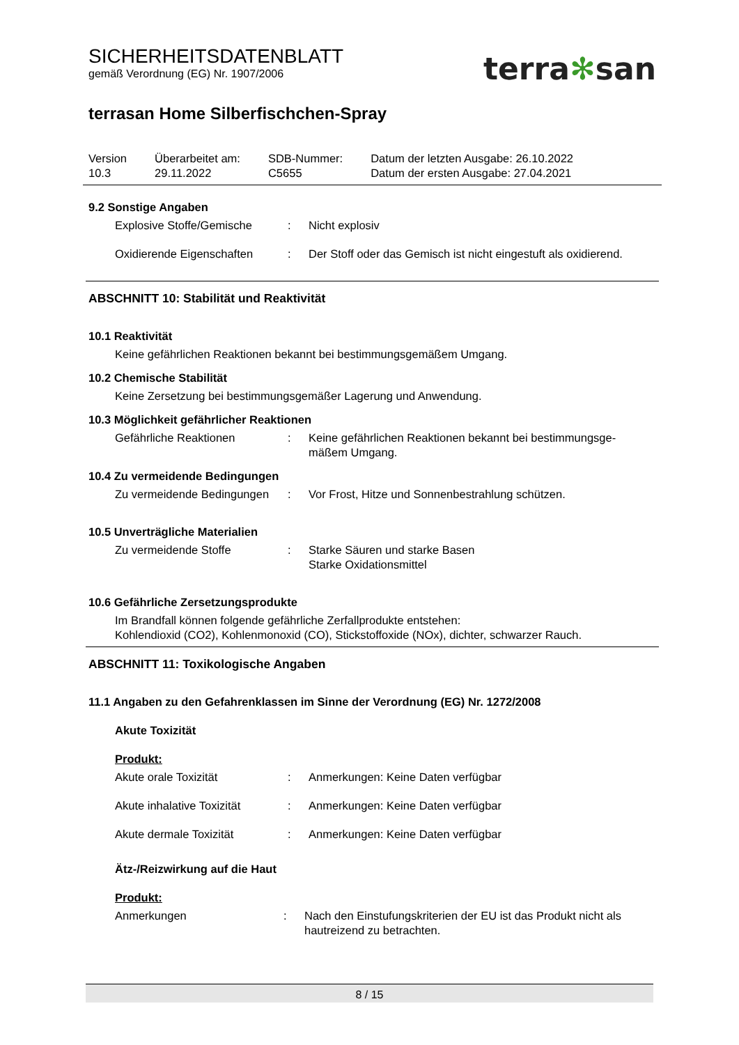terra✻san
SICHERHEITSDATENBLATT
gemäß Verordnung (EG) Nr. 1907/2006
terrasan Home Silberfischchen-Spray
| Version 10.3 | Überarbeitet am: 29.11.2022 | SDB-Nummer: C5655 | Datum der letzten Ausgabe: 26.10.2022 Datum der ersten Ausgabe: 27.04.2021 |
9.2 Sonstige Angaben
| Explosive Stoffe/Gemische | : | Nicht explosiv |
| Oxidierende Eigenschaften | : | Der Stoff oder das Gemisch ist nicht eingestuft als oxidierend. |
ABSCHNITT 10: Stabilität und Reaktivität
10.1 Reaktivität
Keine gefährlichen Reaktionen bekannt bei bestimmungsgemäßem Umgang.
10.2 Chemische Stabilität
Keine Zersetzung bei bestimmungsgemäßer Lagerung und Anwendung.
10.3 Möglichkeit gefährlicher Reaktionen
| Gefährliche Reaktionen | : | Keine gefährlichen Reaktionen bekannt bei bestimmungsge- mäßem Umgang. |
10.4 Zu vermeidende Bedingungen
| Zu vermeidende Bedingungen | : | Vor Frost, Hitze und Sonnenbestrahlung schützen. |
10.5 Unverträgliche Materialien
| Zu vermeidende Stoffe | : | Starke Säuren und starke Basen Starke Oxidationsmittel |
10.6 Gefährliche Zersetzungsprodukte
Im Brandfall können folgende gefährliche Zerfallprodukte entstehen:
Kohlendioxid (CO2), Kohlenmonoxid (CO), Stickstoffoxide (NOx), dichter, schwarzer Rauch.
ABSCHNITT 11: Toxikologische Angaben
11.1 Angaben zu den Gefahrenklassen im Sinne der Verordnung (EG) Nr. 1272/2008
Akute Toxizität
Produkt:
| Akute orale Toxizität | : | Anmerkungen: Keine Daten verfügbar |
| Akute inhalative Toxizität | : | Anmerkungen: Keine Daten verfügbar |
| Akute dermale Toxizität | : | Anmerkungen: Keine Daten verfügbar |
Ätz-/Reizwirkung auf die Haut
Produkt:
| Anmerkungen | : | Nach den Einstufungskriterien der EU ist das Produkt nicht als hautreizend zu betrachten. |
8 / 15